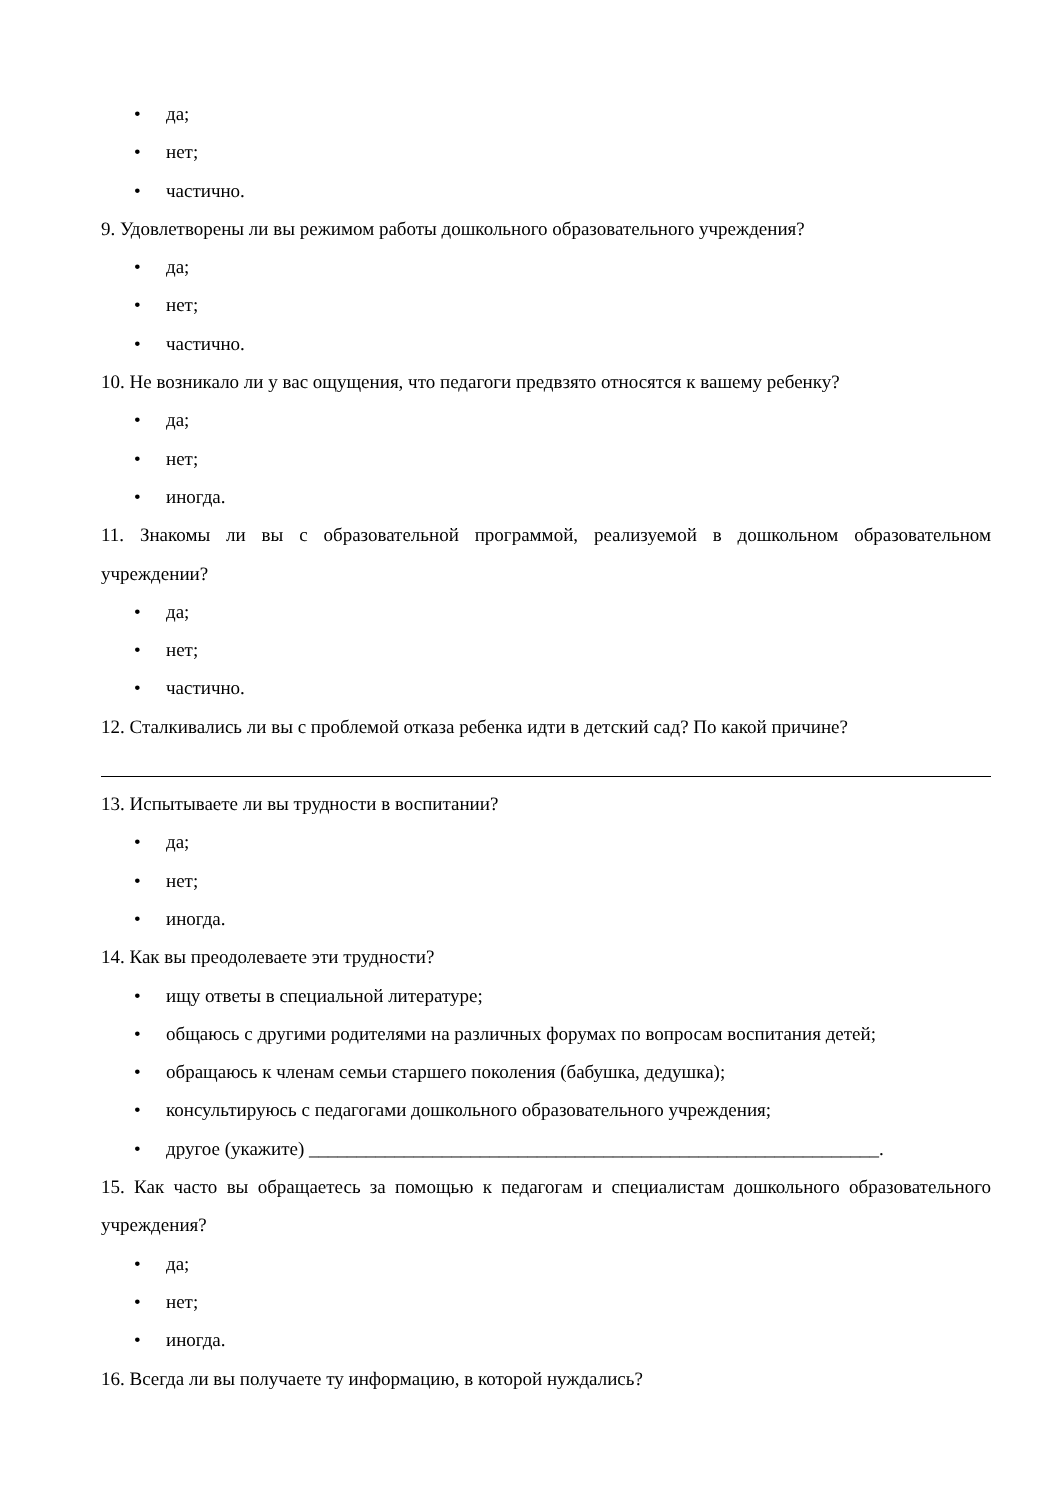• да;
• нет;
• частично.
9. Удовлетворены ли вы режимом работы дошкольного образовательного учреждения?
• да;
• нет;
• частично.
10. Не возникало ли у вас ощущения, что педагоги предвзято относятся к вашему ребенку?
• да;
• нет;
• иногда.
11. Знакомы ли вы с образовательной программой, реализуемой в дошкольном образовательном учреждении?
• да;
• нет;
• частично.
12. Сталкивались ли вы с проблемой отказа ребенка идти в детский сад? По какой причине?
13. Испытываете ли вы трудности в воспитании?
• да;
• нет;
• иногда.
14. Как вы преодолеваете эти трудности?
• ищу ответы в специальной литературе;
• общаюсь с другими родителями на различных форумах по вопросам воспитания детей;
• обращаюсь к членам семьи старшего поколения (бабушка, дедушка);
• консультируюсь с педагогами дошкольного образовательного учреждения;
• другое (укажите) ____________________________________________________________.
15. Как часто вы обращаетесь за помощью к педагогам и специалистам дошкольного образовательного учреждения?
• да;
• нет;
• иногда.
16. Всегда ли вы получаете ту информацию, в которой нуждались?